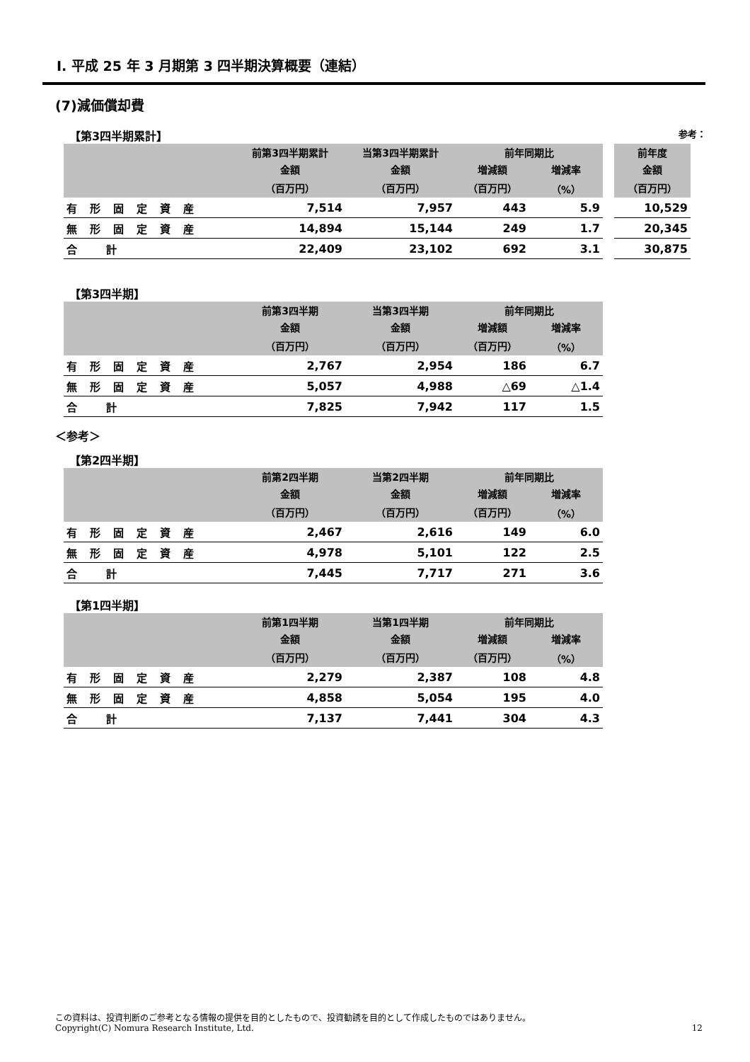Ⅰ. 平成 25 年 3 月期第 3 四半期決算概要（連結）
(7)減価償却費
【第3四半期累計】 参考：
| | 前第3四半期累計 | 当第3四半期累計 | 前年同期比 | | | 前年度 |
| --- | --- | --- | --- | --- | --- | --- |
| | 金額 | 金額 | 増減額 | 増減率 | | 金額 |
| | （百万円） | （百万円） | （百万円） | （%） | | （百万円） |
| 有形固定資産 | 7,514 | 7,957 | 443 | 5.9 | | 10,529 |
| 無形固定資産 | 14,894 | 15,144 | 249 | 1.7 | | 20,345 |
| 合 計 | 22,409 | 23,102 | 692 | 3.1 | | 30,875 |
【第3四半期】
| | 前第3四半期 | 当第3四半期 | 前年同期比 | |
| --- | --- | --- | --- | --- |
| | 金額 | 金額 | 増減額 | 増減率 |
| | （百万円） | （百万円） | （百万円） | （%） |
| 有形固定資産 | 2,767 | 2,954 | 186 | 6.7 |
| 無形固定資産 | 5,057 | 4,988 | △69 | △1.4 |
| 合 計 | 7,825 | 7,942 | 117 | 1.5 |
＜参考＞
【第2四半期】
| | 前第2四半期 | 当第2四半期 | 前年同期比 | |
| --- | --- | --- | --- | --- |
| | 金額 | 金額 | 増減額 | 増減率 |
| | （百万円） | （百万円） | （百万円） | （%） |
| 有形固定資産 | 2,467 | 2,616 | 149 | 6.0 |
| 無形固定資産 | 4,978 | 5,101 | 122 | 2.5 |
| 合 計 | 7,445 | 7,717 | 271 | 3.6 |
【第1四半期】
| | 前第1四半期 | 当第1四半期 | 前年同期比 | |
| --- | --- | --- | --- | --- |
| | 金額 | 金額 | 増減額 | 増減率 |
| | （百万円） | （百万円） | （百万円） | （%） |
| 有形固定資産 | 2,279 | 2,387 | 108 | 4.8 |
| 無形固定資産 | 4,858 | 5,054 | 195 | 4.0 |
| 合 計 | 7,137 | 7,441 | 304 | 4.3 |
この資料は、投資判断のご参考となる情報の提供を目的としたもので、投資勧誘を目的として作成したものではありません。
Copyright(C) Nomura Research Institute, Ltd. 12